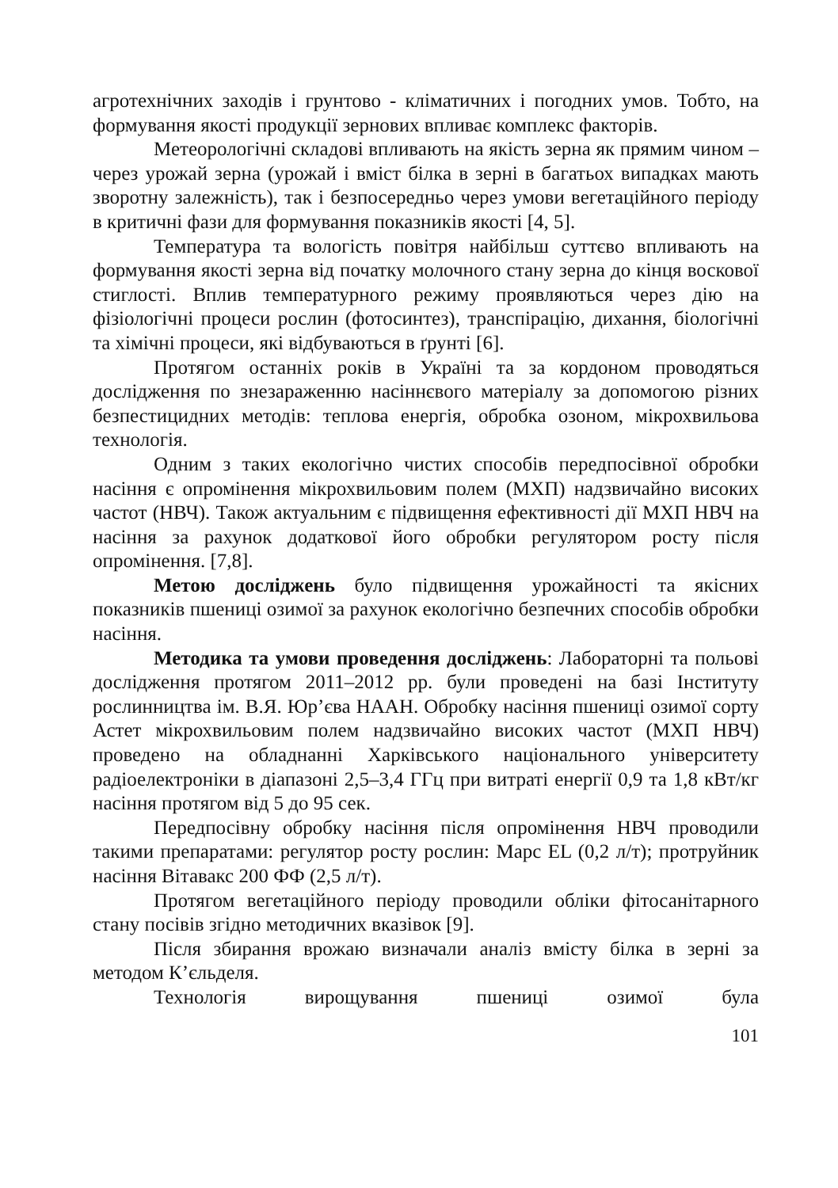агротехнічних заходів і грунтово - кліматичних і погодних умов. Тобто, на формування якості продукції зернових впливає комплекс факторів.
Метеорологічні складові впливають на якість зерна як прямим чином – через урожай зерна (урожай і вміст білка в зерні в багатьох випадках мають зворотну залежність), так і безпосередньо через умови вегетаційного періоду в критичні фази для формування показників якості [4, 5].
Температура та вологість повітря найбільш суттєво впливають на формування якості зерна від початку молочного стану зерна до кінця воскової стиглості. Вплив температурного режиму проявляються через дію на фізіологічні процеси рослин (фотосинтез), транспірацію, дихання, біологічні та хімічні процеси, які відбуваються в ґрунті [6].
Протягом останніх років в Україні та за кордоном проводяться дослідження по знезараженню насіннєвого матеріалу за допомогою різних безпестицидних методів: теплова енергія, обробка озоном, мікрохвильова технологія.
Одним з таких екологічно чистих способів передпосівної обробки насіння є опромінення мікрохвильовим полем (МХП) надзвичайно високих частот (НВЧ). Також актуальним є підвищення ефективності дії МХП НВЧ на насіння за рахунок додаткової його обробки регулятором росту після опромінення. [7,8].
Метою досліджень було підвищення урожайності та якісних показників пшениці озимої за рахунок екологічно безпечних способів обробки насіння.
Методика та умови проведення досліджень: Лабораторні та польові дослідження протягом 2011–2012 рр. були проведені на базі Інституту рослинництва ім. В.Я. Юр’єва НААН. Обробку насіння пшениці озимої сорту Астет мікрохвильовим полем надзвичайно високих частот (МХП НВЧ) проведено на обладнанні Харківського національного університету радіоелектроніки в діапазоні 2,5–3,4 ГГц при витраті енергії 0,9 та 1,8 кВт/кг насіння протягом від 5 до 95 сек.
Передпосівну обробку насіння після опромінення НВЧ проводили такими препаратами: регулятор росту рослин: Марс EL (0,2 л/т); протруйник насіння Вітавакс 200 ФФ (2,5 л/т).
Протягом вегетаційного періоду проводили обліки фітосанітарного стану посівів згідно методичних вказівок [9].
Після збирання врожаю визначали аналіз вмісту білка в зерні за методом К’єльделя.
Технологія вирощування пшениці озимої була
101